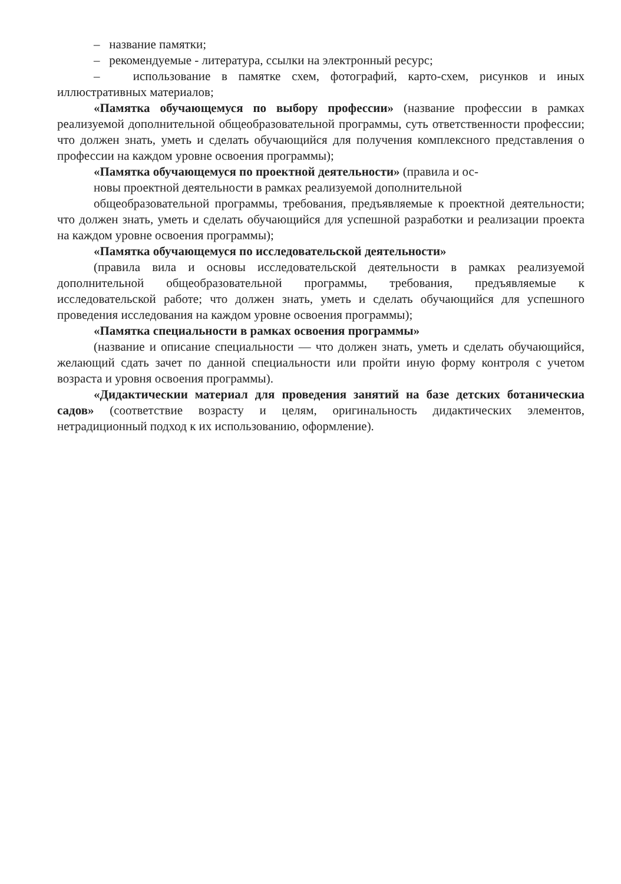– название памятки;
– рекомендуемые - литература, ссылки на электронный ресурс;
– использование в памятке схем, фотографий, карто-схем, рисунков и иных иллюстративных материалов;
«Памятка обучающемуся по выбору профессии» (название профессии в рамках реализуемой дополнительной общеобразовательной программы, суть ответственности профессии; что должен знать, уметь и сделать обучающийся для получения комплексного представления о профессии на каждом уровне освоения программы);
«Памятка обучающемуся по проектной деятельности» (правила и ос-
новы проектной деятельности в рамках реализуемой дополнительной
общеобразовательной программы, требования, предъявляемые к проектной деятельности; что должен знать, уметь и сделать обучающийся для успешной разработки и реализации проекта на каждом уровне освоения программы);
«Памятка обучающемуся по исследовательской деятельности»
(правила вила и основы исследовательской деятельности в рамках реализуемой дополнительной общеобразовательной программы, требования, предъявляемые к исследовательской работе; что должен знать, уметь и сделать обучающийся для успешного проведения исследования на каждом уровне освоения программы);
«Памятка специальности в рамках освоения программы»
(название и описание специальности — что должен знать, уметь и сделать обучающийся, желающий сдать зачет по данной специальности или пройти иную форму контроля с учетом возраста и уровня освоения программы).
«Дидактическии материал для проведения занятий на базе детских ботаническиа садов» (соответствие возрасту и целям, оригинальность дидактических элементов, нетрадиционный подход к их использованию, оформление).